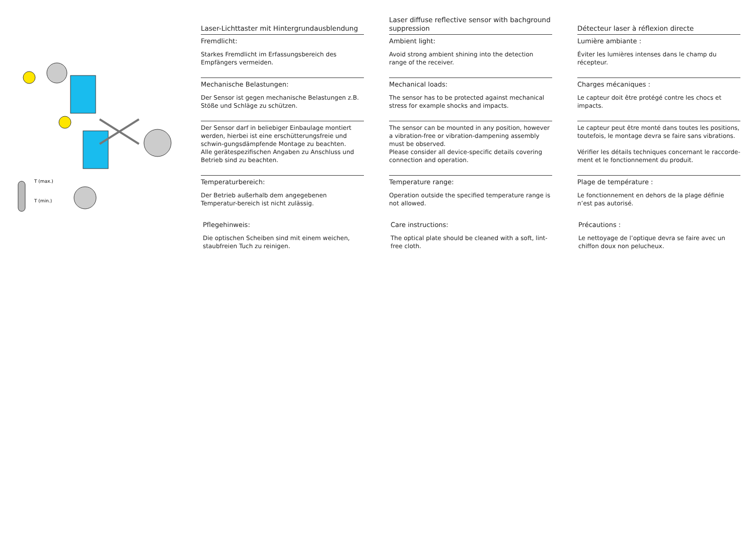T (max.)
T (min.)
Laser-Lichttaster mit Hintergrundausblendung
Laser diffuse reflective sensor with bachground suppression
Détecteur laser à réflexion directe
Fremdlicht:
Starkes Fremdlicht im Erfassungsbereich des Empfängers vermeiden.
Ambient light:
Avoid strong ambient shining into the detection range of the receiver.
Lumière ambiante :
Éviter les lumières intenses dans le champ du récepteur.
Mechanische Belastungen:
Der Sensor ist gegen mechanische Belastungen z.B. Stöße und Schläge zu schützen.
Mechanical loads:
The sensor has to be protected against mechanical stress for example shocks and impacts.
Charges mécaniques :
Le capteur doit être protégé contre les chocs et impacts.
Der Sensor darf in beliebiger Einbaulage montiert werden, hierbei ist eine erschütterungsfreie und schwin-gungsdämpfende Montage zu beachten.
Alle gerätespezifischen Angaben zu Anschluss und Betrieb sind zu beachten.
The sensor can be mounted in any position, however a vibration-free or vibration-dampening assembly must be observed.
Please consider all device-specific details covering connection and operation.
Le capteur peut être monté dans toutes les positions, toutefois, le montage devra se faire sans vibrations.
Vérifier les détails techniques concernant le raccorde-ment et le fonctionnement du produit.
Temperaturbereich:
Der Betrieb außerhalb dem angegebenen Temperatur-bereich ist nicht zulässig.
Temperature range:
Operation outside the specified temperature range is not allowed.
Plage de température :
Le fonctionnement en dehors de la plage définie n’est pas autorisé.
Pflegehinweis:
Die optischen Scheiben sind mit einem weichen, staubfreien Tuch zu reinigen.
Care instructions:
The optical plate should be cleaned with a soft, lint-free cloth.
Précautions :
Le nettoyage de l’optique devra se faire avec un chiffon doux non pelucheux.